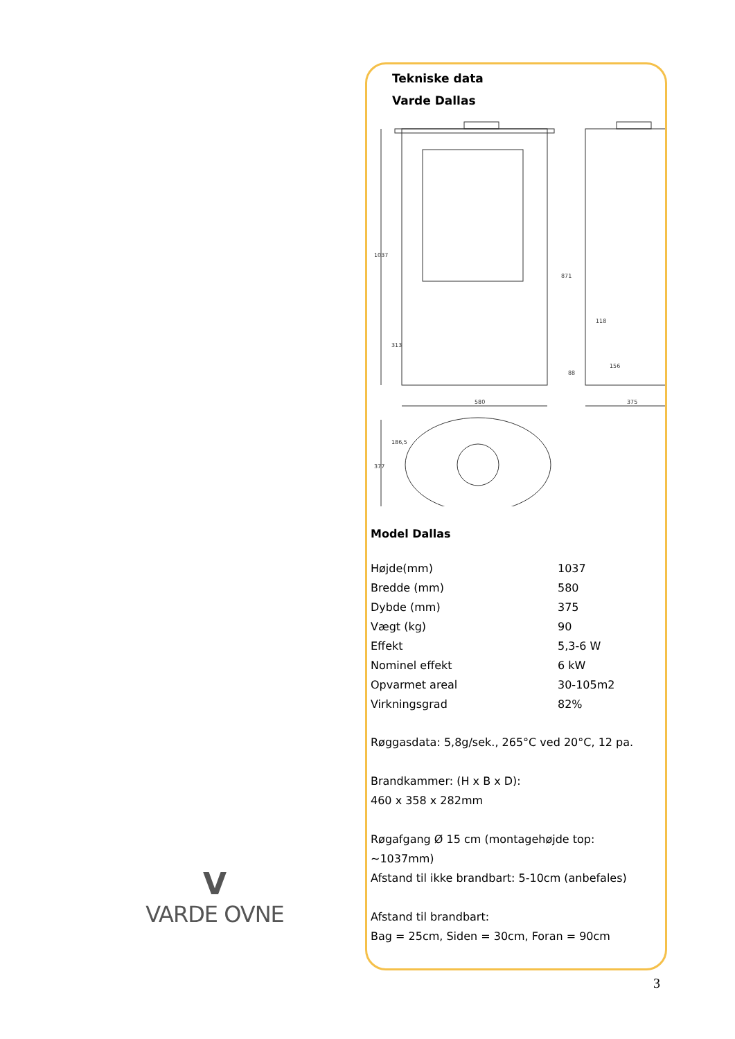Tekniske data
Varde Dallas
580
375
1037
871
313
377
186,5
118
88
156
Model Dallas
| Højde(mm) | 1037 |
| Bredde (mm) | 580 |
| Dybde (mm) | 375 |
| Vægt (kg) | 90 |
| Effekt | 5,3-6 W |
| Nominel effekt | 6 kW |
| Opvarmet areal | 30-105m2 |
| Virkningsgrad | 82% |
Røggasdata: 5,8g/sek., 265°C ved 20°C, 12 pa.
Brandkammer: (H x B x D):
460 x 358 x 282mm
Røgafgang Ø 15 cm (montagehøjde top:
~1037mm)
Afstand til ikke brandbart: 5-10cm (anbefales)
Afstand til brandbart:
Bag = 25cm, Siden = 30cm, Foran = 90cm
V
VARDE OVNE
3